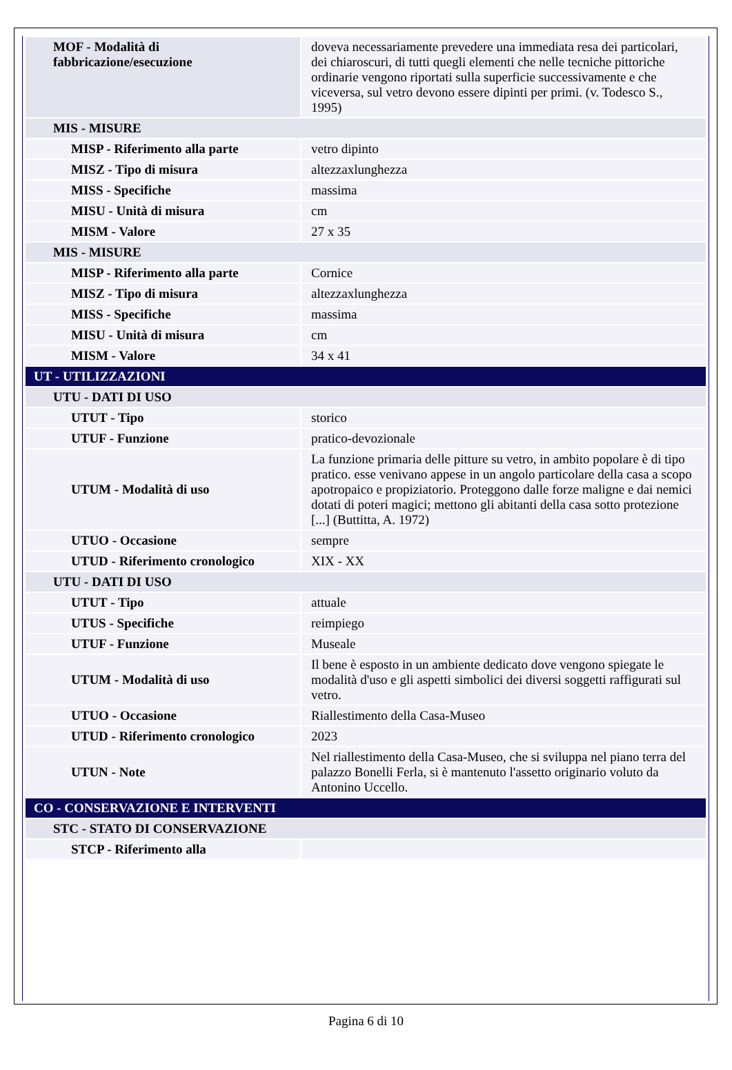| MOF - Modalità di fabbricazione/esecuzione | doveva necessariamente prevedere una immediata resa dei particolari, dei chiaroscuri, di tutti quegli elementi che nelle tecniche pittoriche ordinarie vengono riportati sulla superficie successivamente e che viceversa, sul vetro devono essere dipinti per primi. (v. Todesco S., 1995) |
| MIS - MISURE | |
| MISP - Riferimento alla parte | vetro dipinto |
| MISZ - Tipo di misura | altezzaxlunghezza |
| MISS - Specifiche | massima |
| MISU - Unità di misura | cm |
| MISM - Valore | 27 x 35 |
| MIS - MISURE | |
| MISP - Riferimento alla parte | Cornice |
| MISZ - Tipo di misura | altezzaxlunghezza |
| MISS - Specifiche | massima |
| MISU - Unità di misura | cm |
| MISM - Valore | 34 x 41 |
| UT - UTILIZZAZIONI | |
| UTU - DATI DI USO | |
| UTUT - Tipo | storico |
| UTUF - Funzione | pratico-devozionale |
| UTUM - Modalità di uso | La funzione primaria delle pitture su vetro, in ambito popolare è di tipo pratico. esse venivano appese in un angolo particolare della casa a scopo apotropaico e propiziatorio. Proteggono dalle forze maligne e dai nemici dotati di poteri magici; mettono gli abitanti della casa sotto protezione [...] (Buttitta, A. 1972) |
| UTUO - Occasione | sempre |
| UTUD - Riferimento cronologico | XIX - XX |
| UTU - DATI DI USO | |
| UTUT - Tipo | attuale |
| UTUS - Specifiche | reimpiego |
| UTUF - Funzione | Museale |
| UTUM - Modalità di uso | Il bene è esposto in un ambiente dedicato dove vengono spiegate le modalità d'uso e gli aspetti simbolici dei diversi soggetti raffigurati sul vetro. |
| UTUO - Occasione | Riallestimento della Casa-Museo |
| UTUD - Riferimento cronologico | 2023 |
| UTUN - Note | Nel riallestimento della Casa-Museo, che si sviluppa nel piano terra del palazzo Bonelli Ferla, si è mantenuto l'assetto originario voluto da Antonino Uccello. |
| CO - CONSERVAZIONE E INTERVENTI | |
| STC - STATO DI CONSERVAZIONE | |
| STCP - Riferimento alla | |
Pagina 6 di 10